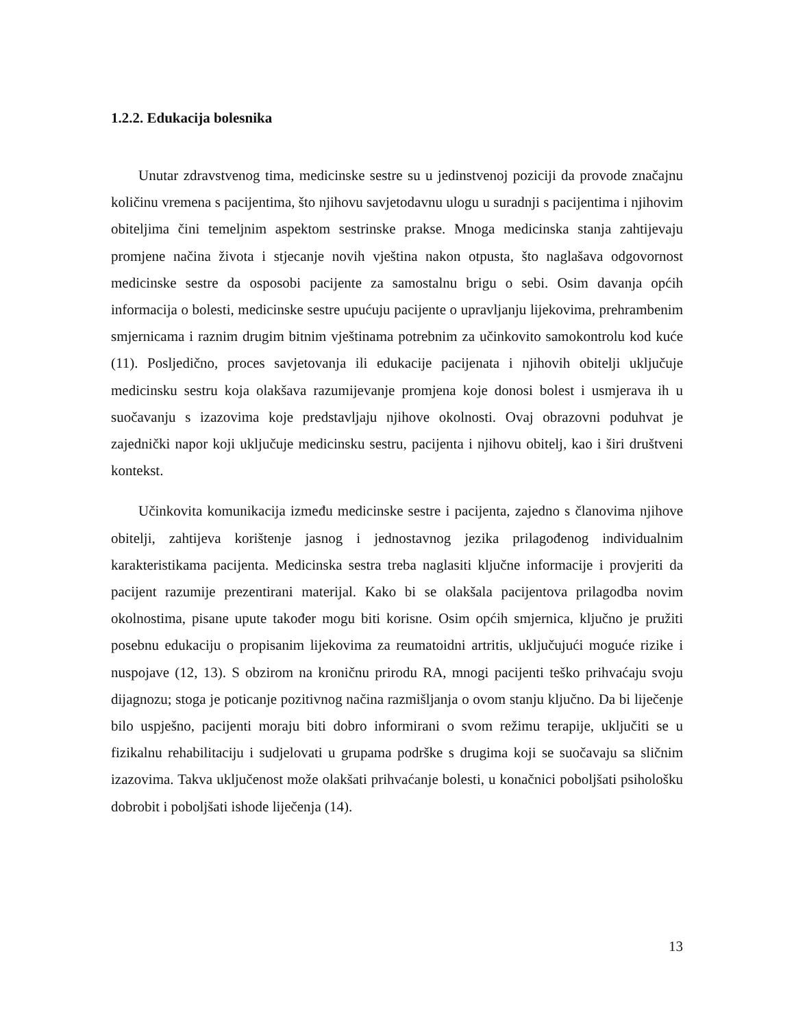1.2.2. Edukacija bolesnika
Unutar zdravstvenog tima, medicinske sestre su u jedinstvenoj poziciji da provode značajnu količinu vremena s pacijentima, što njihovu savjetodavnu ulogu u suradnji s pacijentima i njihovim obiteljima čini temeljnim aspektom sestrinske prakse. Mnoga medicinska stanja zahtijevaju promjene načina života i stjecanje novih vještina nakon otpusta, što naglašava odgovornost medicinske sestre da osposobi pacijente za samostalnu brigu o sebi. Osim davanja općih informacija o bolesti, medicinske sestre upućuju pacijente o upravljanju lijekovima, prehrambenim smjernicama i raznim drugim bitnim vještinama potrebnim za učinkovito samokontrolu kod kuće (11). Posljedično, proces savjetovanja ili edukacije pacijenata i njihovih obitelji uključuje medicinsku sestru koja olakšava razumijevanje promjena koje donosi bolest i usmjerava ih u suočavanju s izazovima koje predstavljaju njihove okolnosti. Ovaj obrazovni poduhvat je zajednički napor koji uključuje medicinsku sestru, pacijenta i njihovu obitelj, kao i širi društveni kontekst.
Učinkovita komunikacija između medicinske sestre i pacijenta, zajedno s članovima njihove obitelji, zahtijeva korištenje jasnog i jednostavnog jezika prilagođenog individualnim karakteristikama pacijenta. Medicinska sestra treba naglasiti ključne informacije i provjeriti da pacijent razumije prezentirani materijal. Kako bi se olakšala pacijentova prilagodba novim okolnostima, pisane upute također mogu biti korisne. Osim općih smjernica, ključno je pružiti posebnu edukaciju o propisanim lijekovima za reumatoidni artritis, uključujući moguće rizike i nuspojave (12, 13). S obzirom na kroničnu prirodu RA, mnogi pacijenti teško prihvaćaju svoju dijagnozu; stoga je poticanje pozitivnog načina razmišljanja o ovom stanju ključno. Da bi liječenje bilo uspješno, pacijenti moraju biti dobro informirani o svom režimu terapije, uključiti se u fizikalnu rehabilitaciju i sudjelovati u grupama podrške s drugima koji se suočavaju sa sličnim izazovima. Takva uključenost može olakšati prihvaćanje bolesti, u konačnici poboljšati psihološku dobrobit i poboljšati ishode liječenja (14).
13